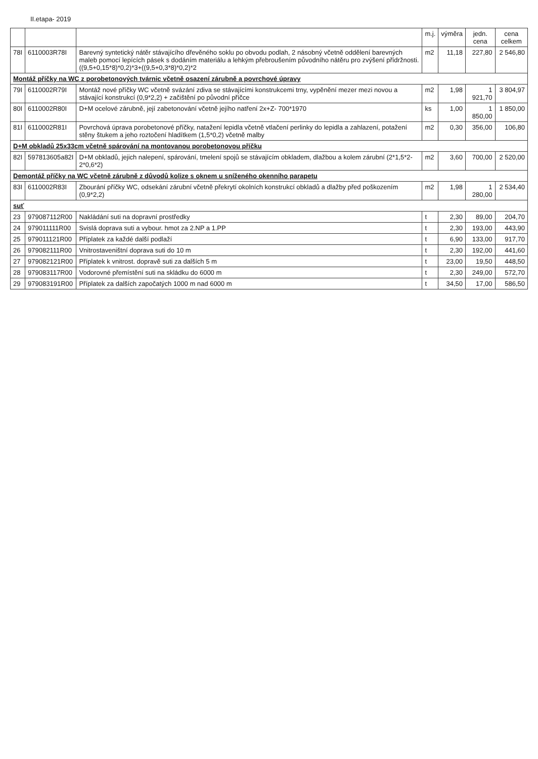II.etapa- 2019
| | | | m.j. | výměra | jedn. cena | cena celkem |
| --- | --- | --- | --- | --- | --- | --- |
| 78I | 6110003R78I | Barevný syntetický nátěr stávajícího dřevěného soklu po obvodu podlah, 2 násobný včetně oddělení barevných maleb pomocí lepících pásek s dodáním materiálu a lehkým přebroušením původního nátěru pro zvýšení přídržnosti.((9,5+0,15*8)*0,2)*3+((9,5+0,3*8)*0,2)*2 | m2 | 11,18 | 227,80 | 2 546,80 |
| Montáž příčky na WC z porobetonových tvárnic včetně osazení zárubně a povrchové úpravy | | | | | | |
| 79I | 6110002R79I | Montáž nové příčky WC včetně svázání zdiva se stávajícími konstrukcemi trny, vypěnění mezer mezi novou a stávající konstrukcí (0,9*2,2) + začištění po původní příčce | m2 | 1,98 | 1 921,70 | 3 804,97 |
| 80I | 6110002R80I | D+M ocelové zárubně, její zabetonování včetně jejího natření 2x+Z- 700*1970 | ks | 1,00 | 1 850,00 | 1 850,00 |
| 81I | 6110002R81I | Povrchová úprava porobetonové příčky, natažení lepidla včetně vtlačení perlinky do lepidla a zahlazení, potažení stěny štukem a jeho roztočení hladítkem (1,5*0,2) včetně malby | m2 | 0,30 | 356,00 | 106,80 |
| D+M obkladů 25x33cm včetně spárování na montovanou porobetonovou příčku | | | | | | |
| 82I | 597813605a82I | D+M obkladů, jejich nalepení, spárování, tmelení spojů se stávajícím obkladem, dlažbou a kolem zárubní (2*1,5*2-2*0,6*2) | m2 | 3,60 | 700,00 | 2 520,00 |
| Demontáž příčky na WC včetně zárubně z důvodů kolize s oknem u sníženého okenního parapetu | | | | | | |
| 83I | 6110002R83I | Zbourání příčky WC, odsekání zárubní včetně překrytí okolních konstrukcí obkladů a dlažby před poškozením (0,9*2,2) | m2 | 1,98 | 1 280,00 | 2 534,40 |
| suť | | | | | | |
| 23 | 979087112R00 | Nakládání suti na dopravní prostředky | t | 2,30 | 89,00 | 204,70 |
| 24 | 979011111R00 | Svislá doprava suti a vybour. hmot za 2.NP a 1.PP | t | 2,30 | 193,00 | 443,90 |
| 25 | 979011121R00 | Příplatek za každé další podlaží | t | 6,90 | 133,00 | 917,70 |
| 26 | 979082111R00 | Vnitrostaveništní doprava suti do 10 m | t | 2,30 | 192,00 | 441,60 |
| 27 | 979082121R00 | Příplatek k vnitrost. dopravě suti za dalších 5 m | t | 23,00 | 19,50 | 448,50 |
| 28 | 979083117R00 | Vodorovné přemístění suti na skládku do 6000 m | t | 2,30 | 249,00 | 572,70 |
| 29 | 979083191R00 | Příplatek za dalších započatých 1000 m nad 6000 m | t | 34,50 | 17,00 | 586,50 |